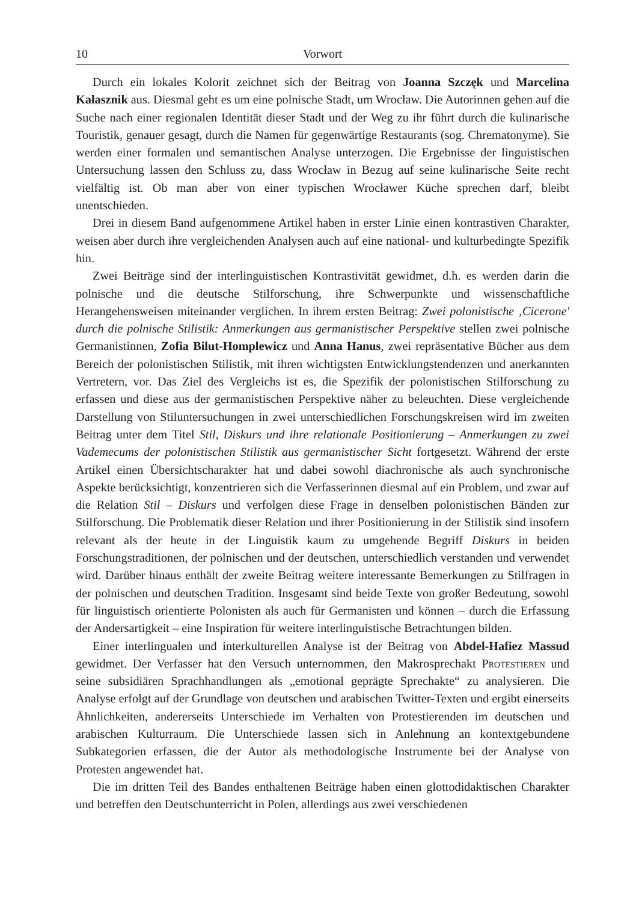10 Vorwort
Durch ein lokales Kolorit zeichnet sich der Beitrag von Joanna Szczęk und Marcelina Kałasznik aus. Diesmal geht es um eine polnische Stadt, um Wrocław. Die Autorinnen gehen auf die Suche nach einer regionalen Identität dieser Stadt und der Weg zu ihr führt durch die kulinarische Touristik, genauer gesagt, durch die Namen für gegenwärtige Restaurants (sog. Chrematonyme). Sie werden einer formalen und semantischen Analyse unterzogen. Die Ergebnisse der linguistischen Untersuchung lassen den Schluss zu, dass Wrocław in Bezug auf seine kulinarische Seite recht vielfältig ist. Ob man aber von einer typischen Wrocławer Küche sprechen darf, bleibt unentschieden.
Drei in diesem Band aufgenommene Artikel haben in erster Linie einen kontrastiven Charakter, weisen aber durch ihre vergleichenden Analysen auch auf eine national- und kulturbedingte Spezifik hin.
Zwei Beiträge sind der interlinguistischen Kontrastivität gewidmet, d.h. es werden darin die polnische und die deutsche Stilforschung, ihre Schwerpunkte und wissenschaftliche Herangehensweisen miteinander verglichen. In ihrem ersten Beitrag: Zwei polonistische ‚Cicerone' durch die polnische Stilistik: Anmerkungen aus germanistischer Perspektive stellen zwei polnische Germanistinnen, Zofia Bilut-Homplewicz und Anna Hanus, zwei repräsentative Bücher aus dem Bereich der polonistischen Stilistik, mit ihren wichtigsten Entwicklungstendenzen und anerkannten Vertretern, vor. Das Ziel des Vergleichs ist es, die Spezifik der polonistischen Stilforschung zu erfassen und diese aus der germanistischen Perspektive näher zu beleuchten. Diese vergleichende Darstellung von Stiluntersuchungen in zwei unterschiedlichen Forschungskreisen wird im zweiten Beitrag unter dem Titel Stil, Diskurs und ihre relationale Positionierung – Anmerkungen zu zwei Vademecums der polonistischen Stilistik aus germanistischer Sicht fortgesetzt. Während der erste Artikel einen Übersichtscharakter hat und dabei sowohl diachronische als auch synchronische Aspekte berücksichtigt, konzentrieren sich die Verfasserinnen diesmal auf ein Problem, und zwar auf die Relation Stil – Diskurs und verfolgen diese Frage in denselben polonistischen Bänden zur Stilforschung. Die Problematik dieser Relation und ihrer Positionierung in der Stilistik sind insofern relevant als der heute in der Linguistik kaum zu umgehende Begriff Diskurs in beiden Forschungstraditionen, der polnischen und der deutschen, unterschiedlich verstanden und verwendet wird. Darüber hinaus enthält der zweite Beitrag weitere interessante Bemerkungen zu Stilfragen in der polnischen und deutschen Tradition. Insgesamt sind beide Texte von großer Bedeutung, sowohl für linguistisch orientierte Polonisten als auch für Germanisten und können – durch die Erfassung der Andersartigkeit – eine Inspiration für weitere interlinguistische Betrachtungen bilden.
Einer interlingualen und interkulturellen Analyse ist der Beitrag von Abdel-Hafiez Massud gewidmet. Der Verfasser hat den Versuch unternommen, den Makrosprechakt Protestieren und seine subsidiären Sprachhandlungen als „emotional geprägte Sprechakte“ zu analysieren. Die Analyse erfolgt auf der Grundlage von deutschen und arabischen Twitter-Texten und ergibt einerseits Ähnlichkeiten, andererseits Unterschiede im Verhalten von Protestierenden im deutschen und arabischen Kulturraum. Die Unterschiede lassen sich in Anlehnung an kontextgebundene Subkategorien erfassen, die der Autor als methodologische Instrumente bei der Analyse von Protesten angewendet hat.
Die im dritten Teil des Bandes enthaltenen Beiträge haben einen glottodidaktischen Charakter und betreffen den Deutschunterricht in Polen, allerdings aus zwei verschiedenen